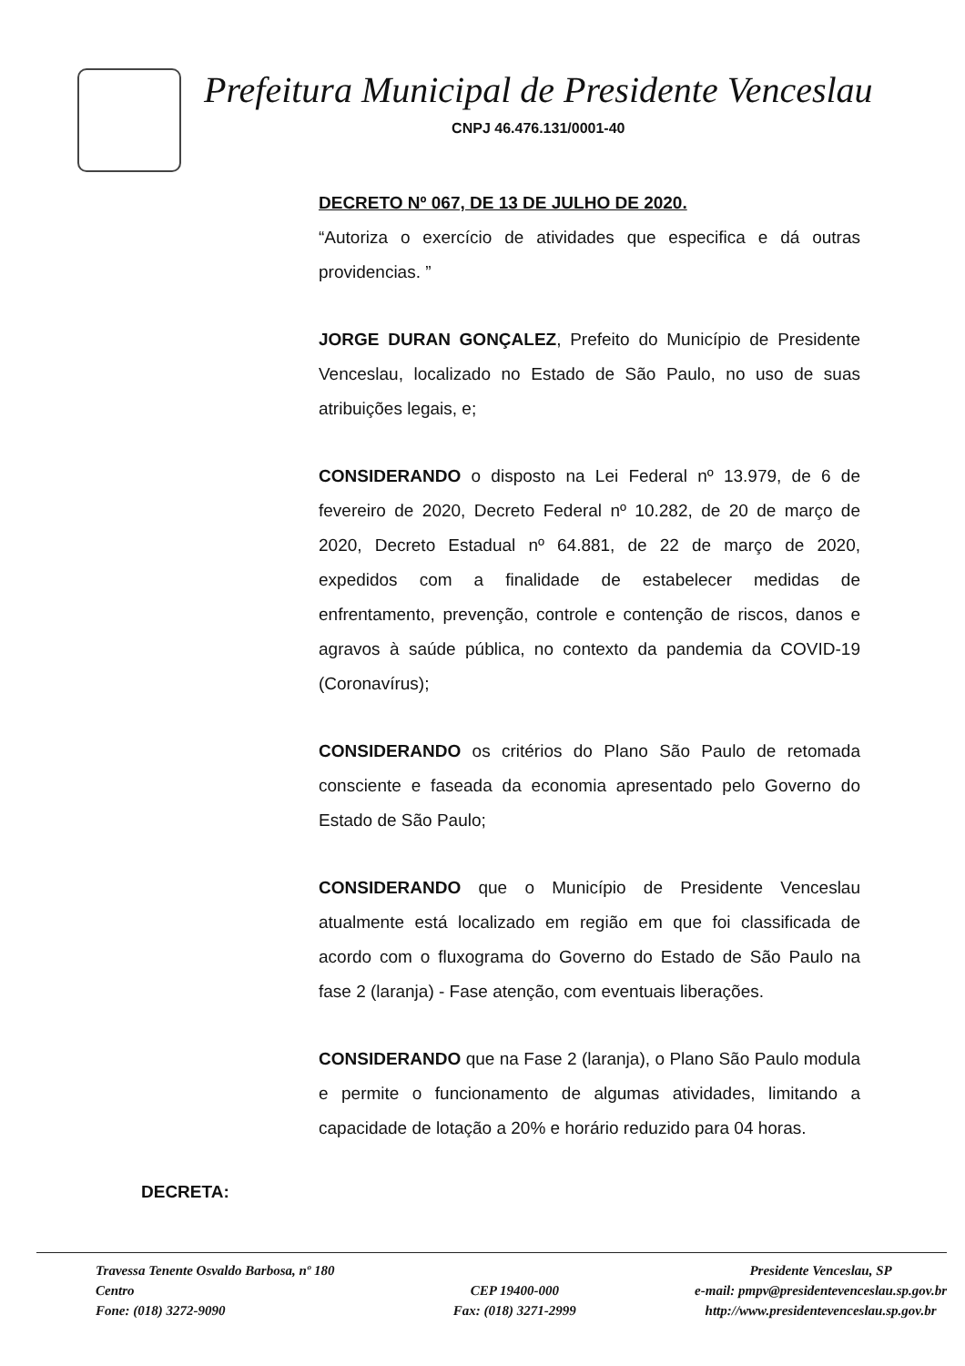Prefeitura Municipal de Presidente Venceslau
CNPJ 46.476.131/0001-40
DECRETO Nº 067, DE 13 DE JULHO DE 2020.
“Autoriza o exercício de atividades que especifica e dá outras providencias. ”
JORGE DURAN GONÇALEZ, Prefeito do Município de Presidente Venceslau, localizado no Estado de São Paulo, no uso de suas atribuições legais, e;
CONSIDERANDO o disposto na Lei Federal nº 13.979, de 6 de fevereiro de 2020, Decreto Federal nº 10.282, de 20 de março de 2020, Decreto Estadual nº 64.881, de 22 de março de 2020, expedidos com a finalidade de estabelecer medidas de enfrentamento, prevenção, controle e contenção de riscos, danos e agravos à saúde pública, no contexto da pandemia da COVID-19 (Coronavírus);
CONSIDERANDO os critérios do Plano São Paulo de retomada consciente e faseada da economia apresentado pelo Governo do Estado de São Paulo;
CONSIDERANDO que o Município de Presidente Venceslau atualmente está localizado em região em que foi classificada de acordo com o fluxograma do Governo do Estado de São Paulo na fase 2 (laranja) - Fase atenção, com eventuais liberações.
CONSIDERANDO que na Fase 2 (laranja), o Plano São Paulo modula e permite o funcionamento de algumas atividades, limitando a capacidade de lotação a 20% e horário reduzido para 04 horas.
DECRETA:
Travessa Tenente Osvaldo Barbosa, nº 180
Centro
Fone: (018) 3272-9090
CEP 19400-000
Fax: (018) 3271-2999
Presidente Venceslau, SP
e-mail: pmpv@presidentevenceslau.sp.gov.br
http://www.presidentevenceslau.sp.gov.br